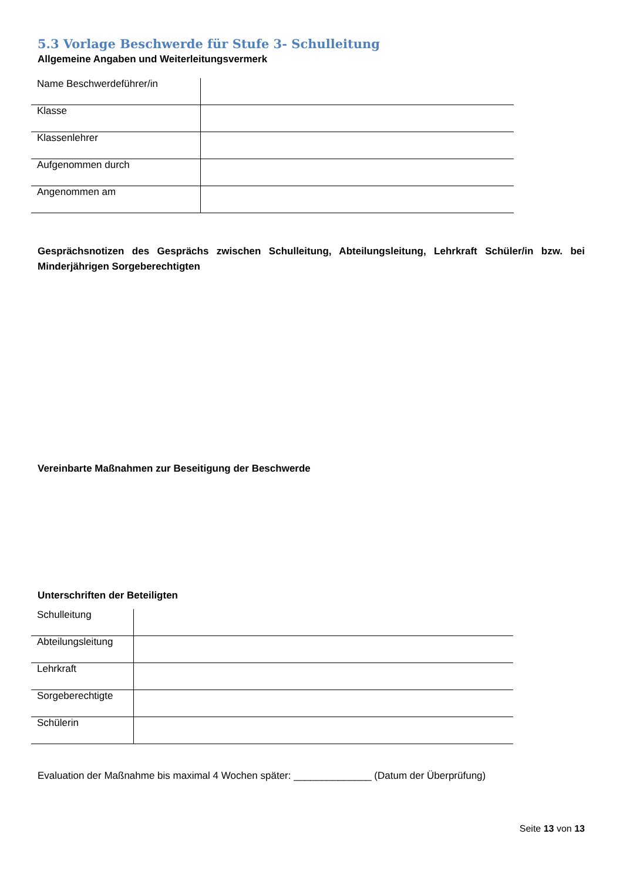5.3 Vorlage Beschwerde für Stufe 3- Schulleitung
Allgemeine Angaben und Weiterleitungsvermerk
| Name Beschwerdeführer/in | |
| Klasse | |
| Klassenlehrer | |
| Aufgenommen durch | |
| Angenommen am | |
Gesprächsnotizen des Gesprächs zwischen Schulleitung, Abteilungsleitung, Lehrkraft Schüler/in bzw. bei Minderjährigen Sorgeberechtigten
Vereinbarte Maßnahmen zur Beseitigung der Beschwerde
Unterschriften der Beteiligten
| Schulleitung | |
| Abteilungsleitung | |
| Lehrkraft | |
| Sorgeberechtigte | |
| Schülerin | |
Evaluation der Maßnahme bis maximal 4 Wochen später: ______________ (Datum der Überprüfung)
Seite 13 von 13